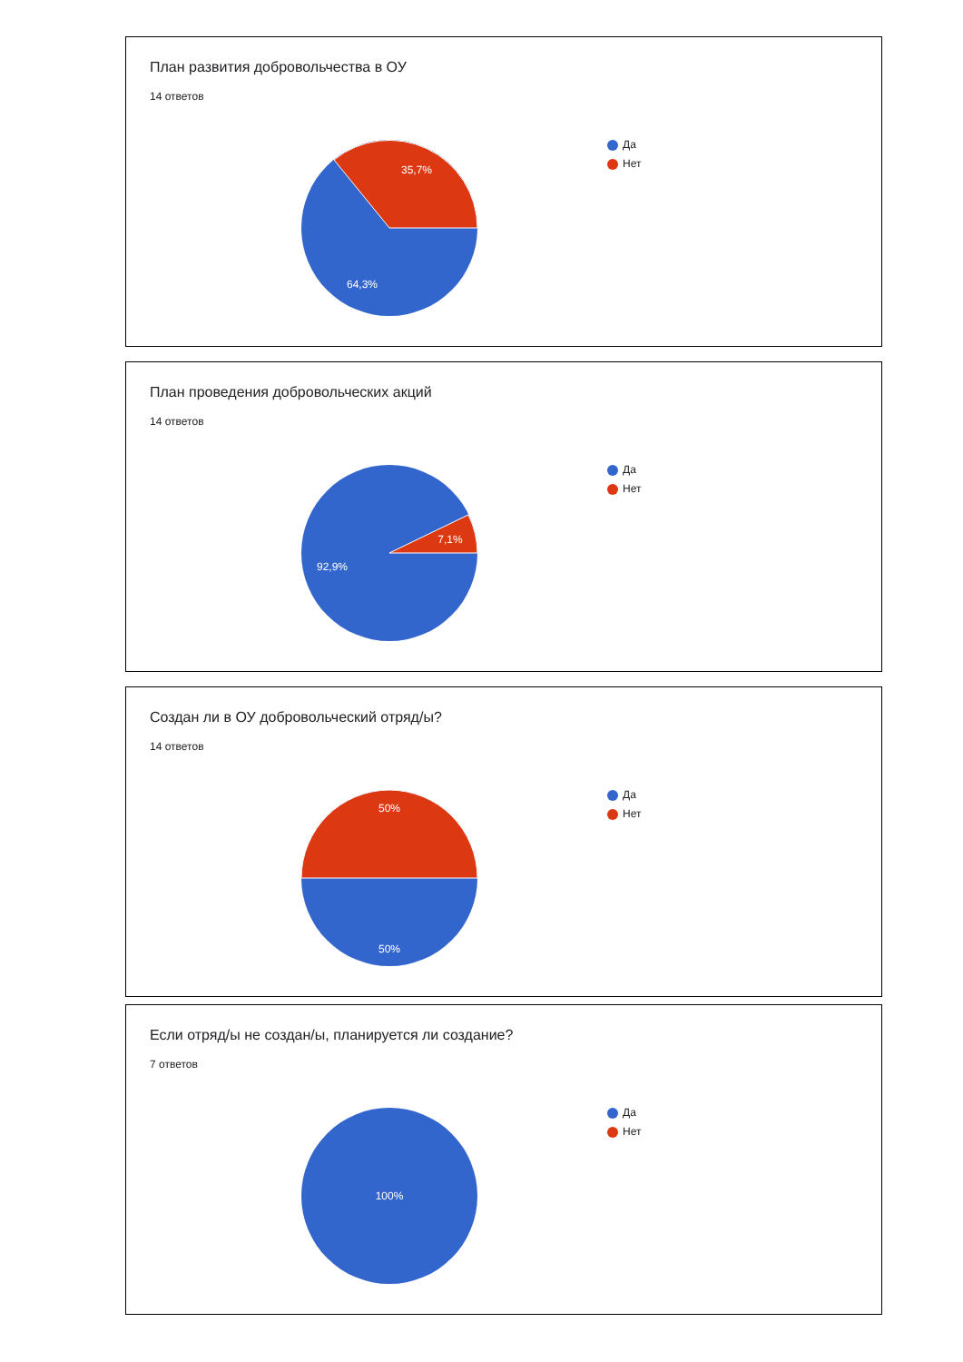План развития добровольчества в ОУ
14 ответов
35,7%
64,3%
Да
Нет
План проведения добровольческих акций
14 ответов
7,1%
92,9%
Да
Нет
Создан ли в ОУ добровольческий отряд/ы?
14 ответов
50%
50%
Да
Нет
Если отряд/ы не создан/ы, планируется ли создание?
7 ответов
100%
Да
Нет